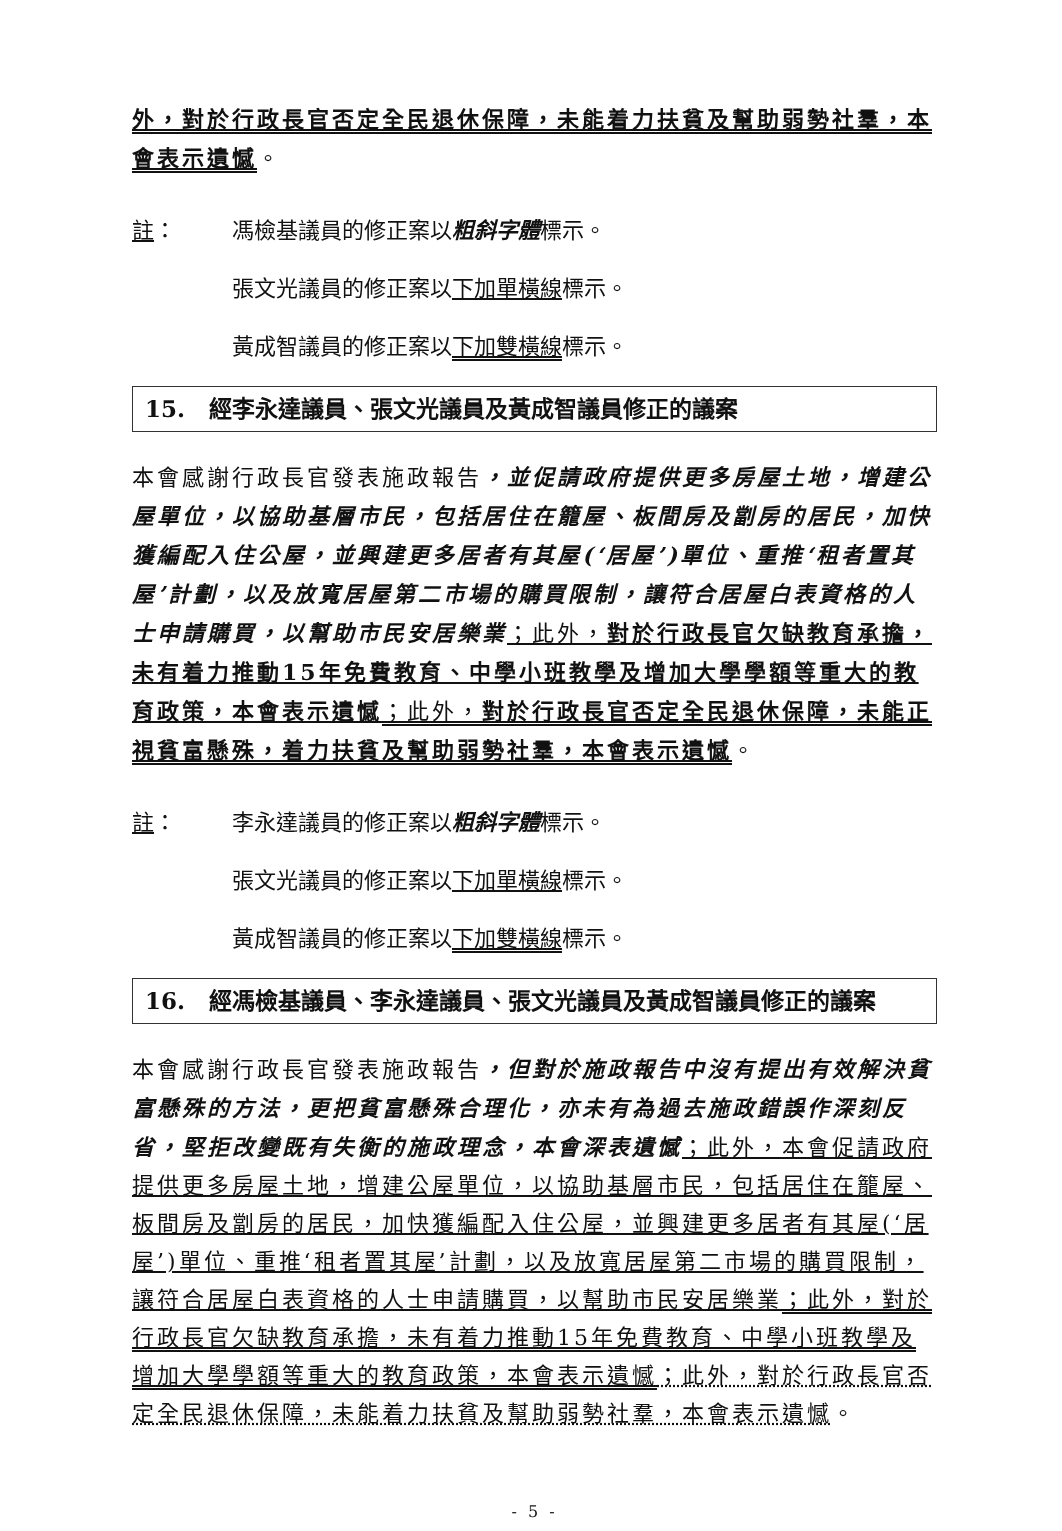外，對於行政長官否定全民退休保障，未能着力扶貧及幫助弱勢社羣，本會表示遺憾。
註： 馮檢基議員的修正案以粗斜字體標示。
張文光議員的修正案以下加單橫線標示。
黃成智議員的修正案以下加雙橫線標示。
15. 經李永達議員、張文光議員及黃成智議員修正的議案
本會感謝行政長官發表施政報告，並促請政府提供更多房屋土地，增建公屋單位，以協助基層市民，包括居住在籠屋、板間房及劏房的居民，加快獲編配入住公屋，並興建更多居者有其屋(‘居屋’)單位、重推‘租者置其屋’計劃，以及放寬居屋第二市場的購買限制，讓符合居屋白表資格的人士申請購買，以幫助市民安居樂業；此外，對於行政長官欠缺教育承擔，未有着力推動15年免費教育、中學小班教學及增加大學學額等重大的教育政策，本會表示遺憾；此外，對於行政長官否定全民退休保障，未能正視貧富懸殊，着力扶貧及幫助弱勢社羣，本會表示遺憾。
註： 李永達議員的修正案以粗斜字體標示。
張文光議員的修正案以下加單橫線標示。
黃成智議員的修正案以下加雙橫線標示。
16. 經馮檢基議員、李永達議員、張文光議員及黃成智議員修正的議案
本會感謝行政長官發表施政報告，但對於施政報告中沒有提出有效解決貧富懸殊的方法，更把貧富懸殊合理化，亦未有為過去施政錯誤作深刻反省，堅拒改變既有失衡的施政理念，本會深表遺憾；此外，本會促請政府提供更多房屋土地，增建公屋單位，以協助基層市民，包括居住在籠屋、板間房及劏房的居民，加快獲編配入住公屋，並興建更多居者有其屋(‘居屋’)單位、重推‘租者置其屋’計劃，以及放寬居屋第二市場的購買限制，讓符合居屋白表資格的人士申請購買，以幫助市民安居樂業；此外，對於行政長官欠缺教育承擔，未有着力推動15年免費教育、中學小班教學及增加大學學額等重大的教育政策，本會表示遺憾；此外，對於行政長官否定全民退休保障，未能着力扶貧及幫助弱勢社羣，本會表示遺憾。
- 5 -